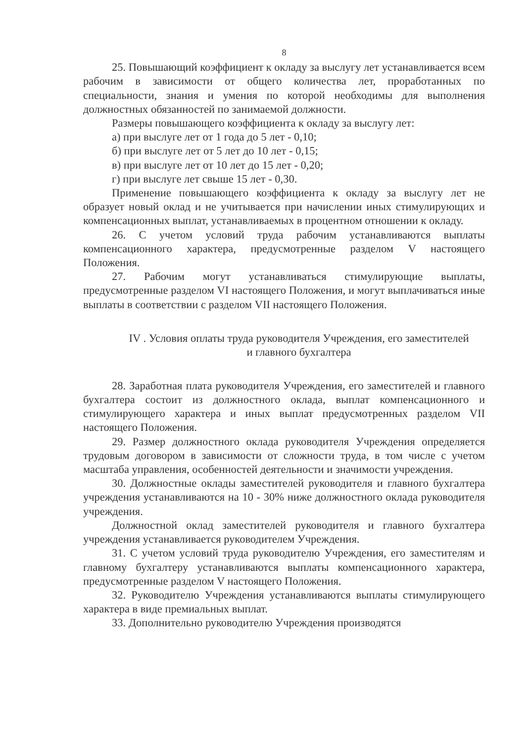8
25. Повышающий коэффициент к окладу за выслугу лет устанавливается всем рабочим в зависимости от общего количества лет, проработанных по специальности, знания и умения по которой необходимы для выполнения должностных обязанностей по занимаемой должности.
Размеры повышающего коэффициента к окладу за выслугу лет:
а) при выслуге лет от 1 года до 5 лет - 0,10;
б) при выслуге лет от 5 лет до 10 лет - 0,15;
в) при выслуге лет от 10 лет до 15 лет - 0,20;
г) при выслуге лет свыше 15 лет - 0,30.
Применение повышающего коэффициента к окладу за выслугу лет не образует новый оклад и не учитывается при начислении иных стимулирующих и компенсационных выплат, устанавливаемых в процентном отношении к окладу.
26. С учетом условий труда рабочим устанавливаются выплаты компенсационного характера, предусмотренные разделом V настоящего Положения.
27. Рабочим могут устанавливаться стимулирующие выплаты, предусмотренные разделом VI настоящего Положения, и могут выплачиваться иные выплаты в соответствии с разделом VII настоящего Положения.
IV . Условия оплаты труда руководителя Учреждения, его заместителей
и главного бухгалтера
28. Заработная плата руководителя Учреждения, его заместителей и главного бухгалтера состоит из должностного оклада, выплат компенсационного и стимулирующего характера и иных выплат предусмотренных разделом VII настоящего Положения.
29. Размер должностного оклада руководителя Учреждения определяется трудовым договором в зависимости от сложности труда, в том числе с учетом масштаба управления, особенностей деятельности и значимости учреждения.
30. Должностные оклады заместителей руководителя и главного бухгалтера учреждения устанавливаются на 10 - 30% ниже должностного оклада руководителя учреждения.
Должностной оклад заместителей руководителя и главного бухгалтера учреждения устанавливается руководителем Учреждения.
31. С учетом условий труда руководителю Учреждения, его заместителям и главному бухгалтеру устанавливаются выплаты компенсационного характера, предусмотренные разделом V настоящего Положения.
32. Руководителю Учреждения устанавливаются выплаты стимулирующего характера в виде премиальных выплат.
33. Дополнительно руководителю Учреждения производятся